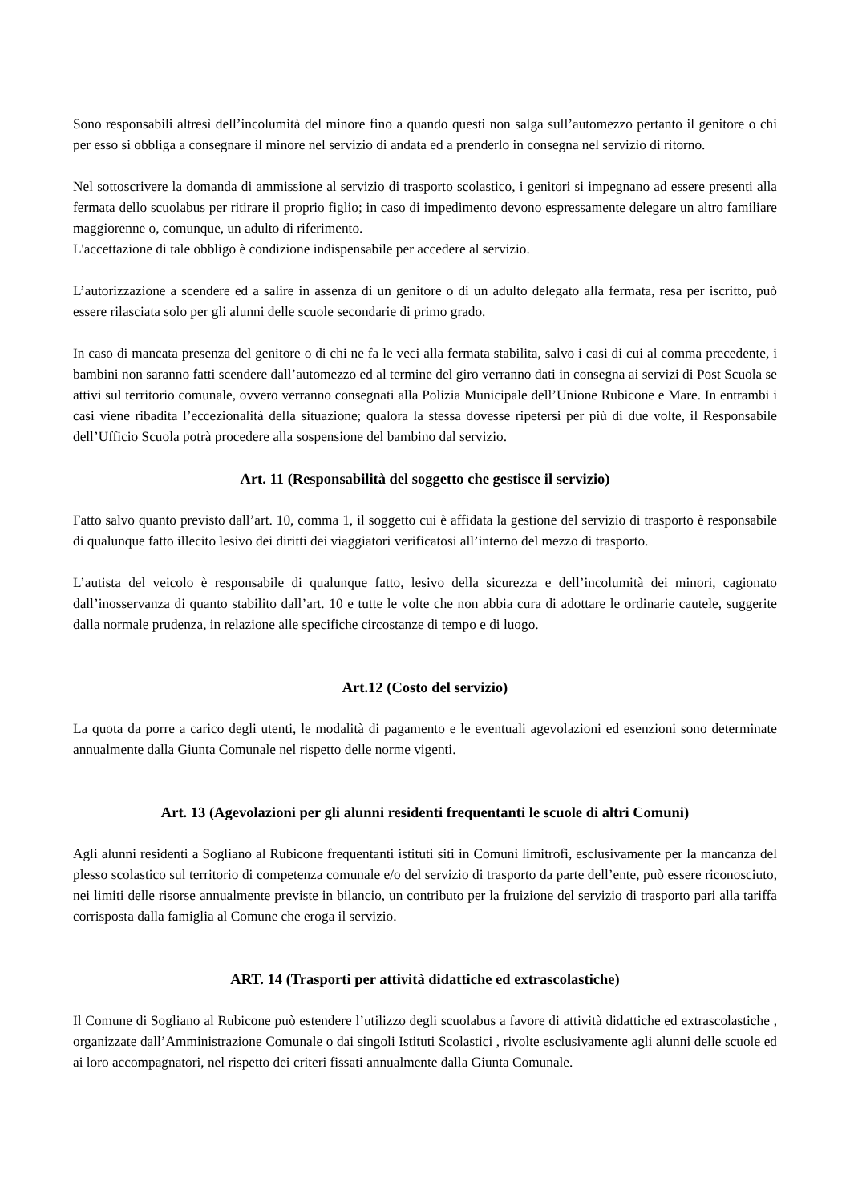Sono responsabili altresì dell’incolumità del minore fino a quando questi non salga sull’automezzo pertanto il genitore o chi per esso si obbliga a consegnare il minore nel servizio di andata ed a prenderlo in consegna nel servizio di ritorno.
Nel sottoscrivere la domanda di ammissione al servizio di trasporto scolastico, i genitori si impegnano ad essere presenti alla fermata dello scuolabus per ritirare il proprio figlio; in caso di impedimento devono espressamente delegare un altro familiare maggiorenne o, comunque, un adulto di riferimento.
L'accettazione di tale obbligo è condizione indispensabile per accedere al servizio.
L’autorizzazione a scendere ed a salire in assenza di un genitore o di un adulto delegato alla fermata, resa per iscritto, può essere rilasciata solo per gli alunni delle scuole secondarie di primo grado.
In caso di mancata presenza del genitore o di chi ne fa le veci alla fermata stabilita, salvo i casi di cui al comma precedente, i bambini non saranno fatti scendere dall’automezzo ed al termine del giro verranno dati in consegna ai servizi di Post Scuola se attivi sul territorio comunale, ovvero verranno consegnati alla Polizia Municipale dell’Unione Rubicone e Mare. In entrambi i casi viene ribadita l’eccezionalità della situazione; qualora la stessa dovesse ripetersi per più di due volte, il Responsabile dell’Ufficio Scuola potrà procedere alla sospensione del bambino dal servizio.
Art. 11 (Responsabilità del soggetto che gestisce il servizio)
Fatto salvo quanto previsto dall’art. 10, comma 1, il soggetto cui è affidata la gestione del servizio di trasporto è responsabile di qualunque fatto illecito lesivo dei diritti dei viaggiatori verificatosi all’interno del mezzo di trasporto.
L’autista del veicolo è responsabile di qualunque fatto, lesivo della sicurezza e dell’incolumità dei minori, cagionato dall’inosservanza di quanto stabilito dall’art. 10 e tutte le volte che non abbia cura di adottare le ordinarie cautele, suggerite dalla normale prudenza, in relazione alle specifiche circostanze di tempo e di luogo.
Art.12 (Costo del servizio)
La quota da porre a carico degli utenti, le modalità di pagamento e le eventuali agevolazioni ed esenzioni sono determinate annualmente dalla Giunta Comunale nel rispetto delle norme vigenti.
Art. 13 (Agevolazioni per gli alunni residenti frequentanti le scuole di altri Comuni)
Agli alunni residenti a Sogliano al Rubicone frequentanti istituti siti in Comuni limitrofi, esclusivamente per la mancanza del plesso scolastico sul territorio di competenza comunale e/o del servizio di trasporto da parte dell’ente, può essere riconosciuto, nei limiti delle risorse annualmente previste in bilancio, un contributo per la fruizione del servizio di trasporto pari alla tariffa corrisposta dalla famiglia al Comune che eroga il servizio.
ART. 14 (Trasporti per attività didattiche ed extrascolastiche)
Il Comune di Sogliano al Rubicone può estendere l’utilizzo degli scuolabus a favore di attività didattiche ed extrascolastiche , organizzate dall’Amministrazione Comunale o dai singoli Istituti Scolastici , rivolte esclusivamente agli alunni delle scuole ed ai loro accompagnatori, nel rispetto dei criteri fissati annualmente dalla Giunta Comunale.